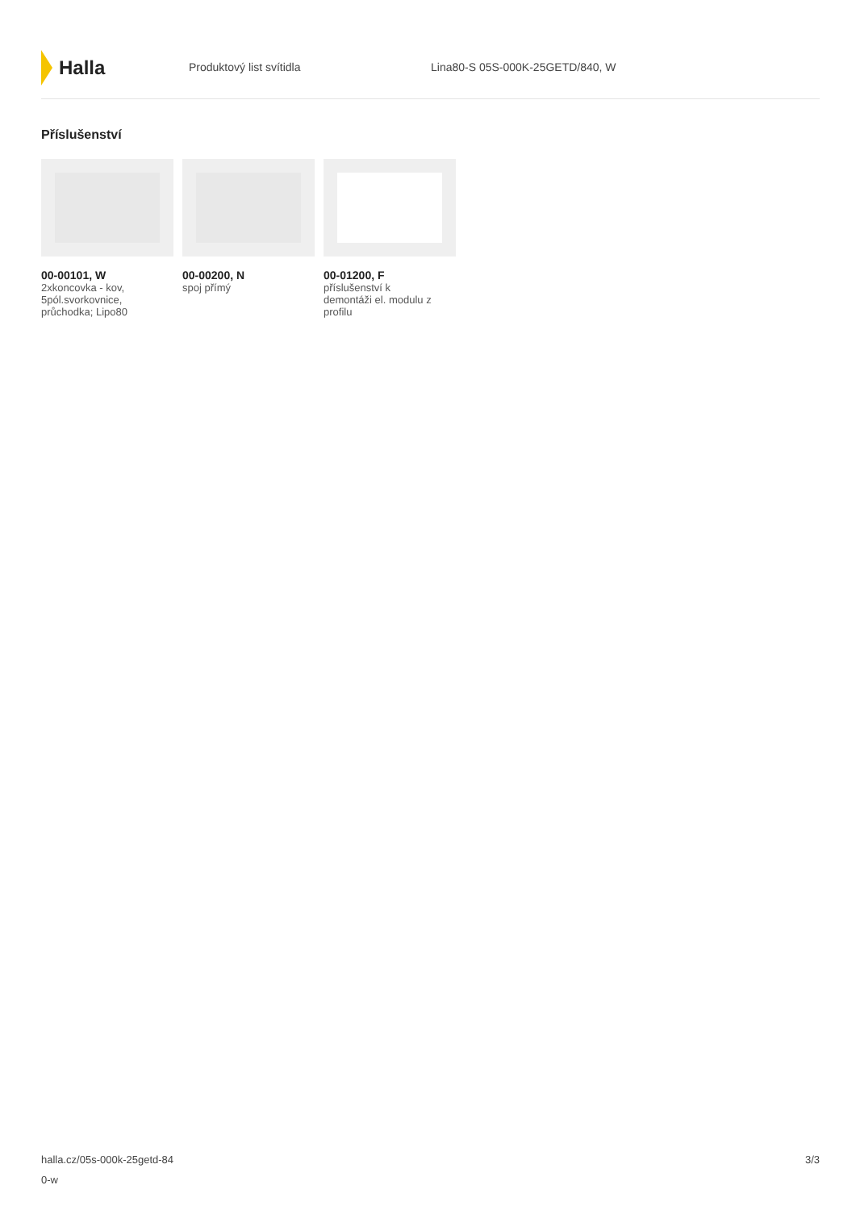Halla
Produktový list svítidla Lina80-S 05S-000K-25GETD/840, W
Příslušenství
00-00101, W
2xkoncovka - kov,
5pól.svorkovnice,
průchodka; Lipo80
00-00200, N
spoj přímý
00-01200, F
příslušenství k
demontáži el. modulu z
profilu
halla.cz/05s-000k-25getd-84
0-w
3/3